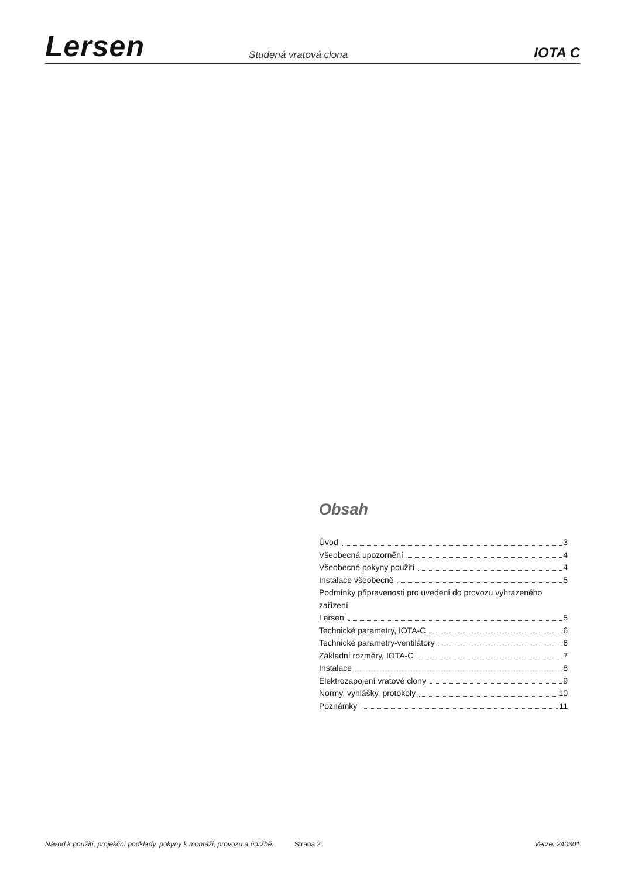Lersen Studená vratová clona IOTA C
Obsah
Úvod 3
Všeobecná upozornění 4
Všeobecné pokyny použití 4
Instalace všeobecně 5
Podmínky připravenosti pro uvedení do provozu vyhrazeného zařízení
Lersen 5
Technické parametry, IOTA-C 6
Technické parametry-ventilátory 6
Základní rozměry, IOTA-C 7
Instalace 8
Elektrozapojení vratové clony 9
Normy, vyhlášky, protokoly 10
Poznámky 11
Návod k použití, projekční podklady, pokyny k montáži, provozu a údržbě. Strana 2 Verze: 240301